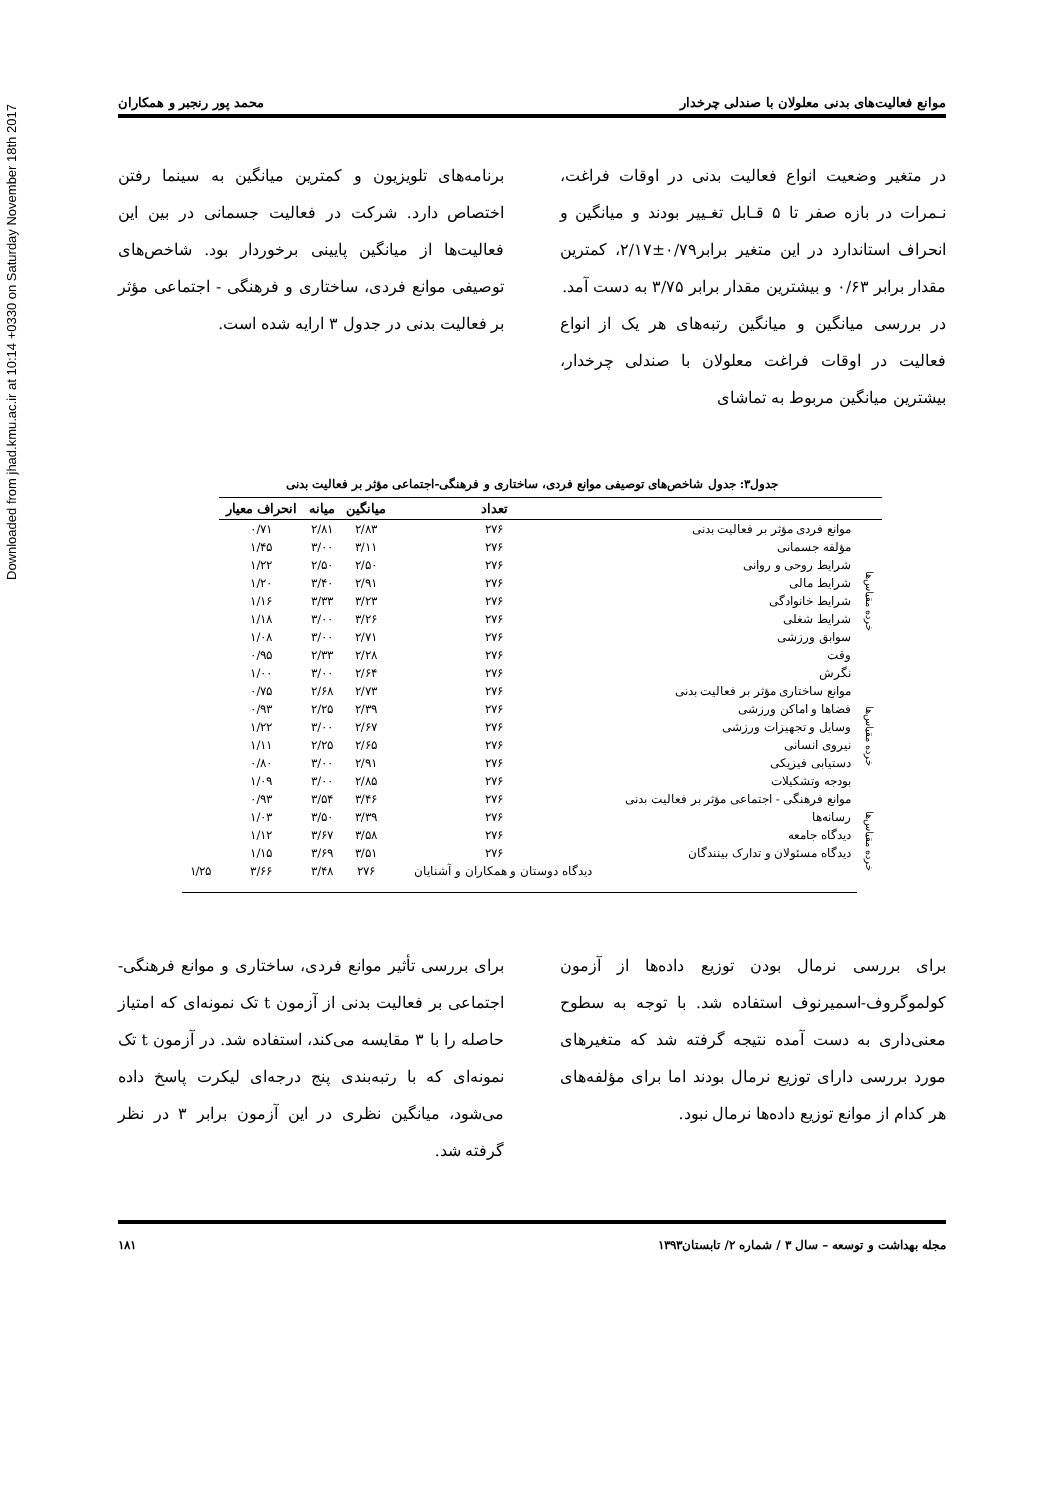Downloaded from jhad.kmu.ac.ir at 10:14 +0330 on Saturday November 18th 2017
موانع فعالیت‌های بدنی معلولان با صندلی چرخدار محمد پور رنجبر و همکاران
در متغیر وضعیت انواع فعالیت بدنی در اوقات فراغت، نـمرات در بازه صفر تا ۵ قـابل تغـییر بودند و میانگین و انحراف استاندارد در این متغیر برابر۰/۷۹±۲/۱۷، کمترین مقدار برابر ۰/۶۳ و بیشترین مقدار برابر ۳/۷۵ به دست آمد.
در بررسی میانگین و میانگین رتبه‌های هر یک از انواع فعالیت در اوقات فراغت معلولان با صندلی چرخدار، بیشترین میانگین مربوط به تماشای
برنامه‌های تلویزیون و کمترین میانگین به سینما رفتن اختصاص دارد. شرکت در فعالیت جسمانی در بین این فعالیت‌ها از میانگین پایینی برخوردار بود. شاخص‌های توصیفی موانع فردی، ساختاری و فرهنگی - اجتماعی مؤثر بر فعالیت بدنی در جدول ۳ ارایه شده است.
جدول۳: جدول شاخص‌های توصیفی موانع فردی، ساختاری و فرهنگی-اجتماعی مؤثر بر فعالیت بدنی
| | | تعداد | میانگین | میانه | انحراف معیار | |
| --- | --- | --- | --- | --- | --- | --- |
| خرده مقیاس‌ها | موانع فردی مؤثر بر فعالیت بدنی | ۲۷۶ | ۲/۸۳ | ۲/۸۱ | ۰/۷۱ | |
| | مؤلفه جسمانی | ۲۷۶ | ۳/۱۱ | ۳/۰۰ | ۱/۴۵ | |
| | شرایط روحی و روانی | ۲۷۶ | ۲/۵۰ | ۲/۵۰ | ۱/۲۲ | |
| | شرایط مالی | ۲۷۶ | ۲/۹۱ | ۳/۴۰ | ۱/۲۰ | |
| | شرایط خانوادگی | ۲۷۶ | ۳/۲۳ | ۳/۳۳ | ۱/۱۶ | |
| | شرایط شغلی | ۲۷۶ | ۳/۲۶ | ۳/۰۰ | ۱/۱۸ | |
| | سوابق ورزشی | ۲۷۶ | ۲/۷۱ | ۳/۰۰ | ۱/۰۸ | |
| | وقت | ۲۷۶ | ۲/۲۸ | ۲/۳۳ | ۰/۹۵ | |
| | نگرش | ۲۷۶ | ۲/۶۴ | ۳/۰۰ | ۱/۰۰ | |
| خرده مقیاس‌ها | موانع ساختاری مؤثر بر فعالیت بدنی | ۲۷۶ | ۲/۷۳ | ۲/۶۸ | ۰/۷۵ | |
| | فضاها و اماکن ورزشی | ۲۷۶ | ۲/۳۹ | ۲/۲۵ | ۰/۹۳ | |
| | وسایل و تجهیزات ورزشی | ۲۷۶ | ۲/۶۷ | ۳/۰۰ | ۱/۲۲ | |
| | نیروی انسانی | ۲۷۶ | ۲/۶۵ | ۲/۲۵ | ۱/۱۱ | |
| | دستیابی فیزیکی | ۲۷۶ | ۲/۹۱ | ۳/۰۰ | ۰/۸۰ | |
| | بودجه وتشکیلات | ۲۷۶ | ۲/۸۵ | ۳/۰۰ | ۱/۰۹ | |
| خرده مقیاس‌ها | موانع فرهنگی - اجتماعی مؤثر بر فعالیت بدنی | ۲۷۶ | ۳/۴۶ | ۳/۵۴ | ۰/۹۳ | |
| | رسانه‌ها | ۲۷۶ | ۳/۳۹ | ۳/۵۰ | ۱/۰۳ | |
| | دیدگاه جامعه | ۲۷۶ | ۳/۵۸ | ۳/۶۷ | ۱/۱۲ | |
| | دیدگاه مسئولان و تدارک بینندگان | ۲۷۶ | ۳/۵۱ | ۳/۶۹ | ۱/۱۵ | |
| | | دیدگاه دوستان و همکاران و آشنایان | ۲۷۶ | ۳/۴۸ | ۳/۶۶ | ۱/۲۵ |
برای بررسی نرمال بودن توزیع داده‌ها از آزمون کولموگروف-اسمیرنوف استفاده شد. با توجه به سطوح معنی‌داری به دست آمده نتیجه گرفته شد که متغیرهای مورد بررسی دارای توزیع نرمال بودند اما برای مؤلفه‌های هر کدام از موانع توزیع داده‌ها نرمال نبود.
برای بررسی تأثیر موانع فردی، ساختاری و موانع فرهنگی- اجتماعی بر فعالیت بدنی از آزمون t تک نمونه‌ای که امتیاز حاصله را با ۳ مقایسه می‌کند، استفاده شد. در آزمون t تک نمونه‌ای که با رتبه‌بندی پنج درجه‌ای لیکرت پاسخ داده می‌شود، میانگین نظری در این آزمون برابر ۳ در نظر گرفته شد.
مجله بهداشت و توسعه – سال ۳ / شماره ۲/ تابستان۱۳۹۳ ۱۸۱